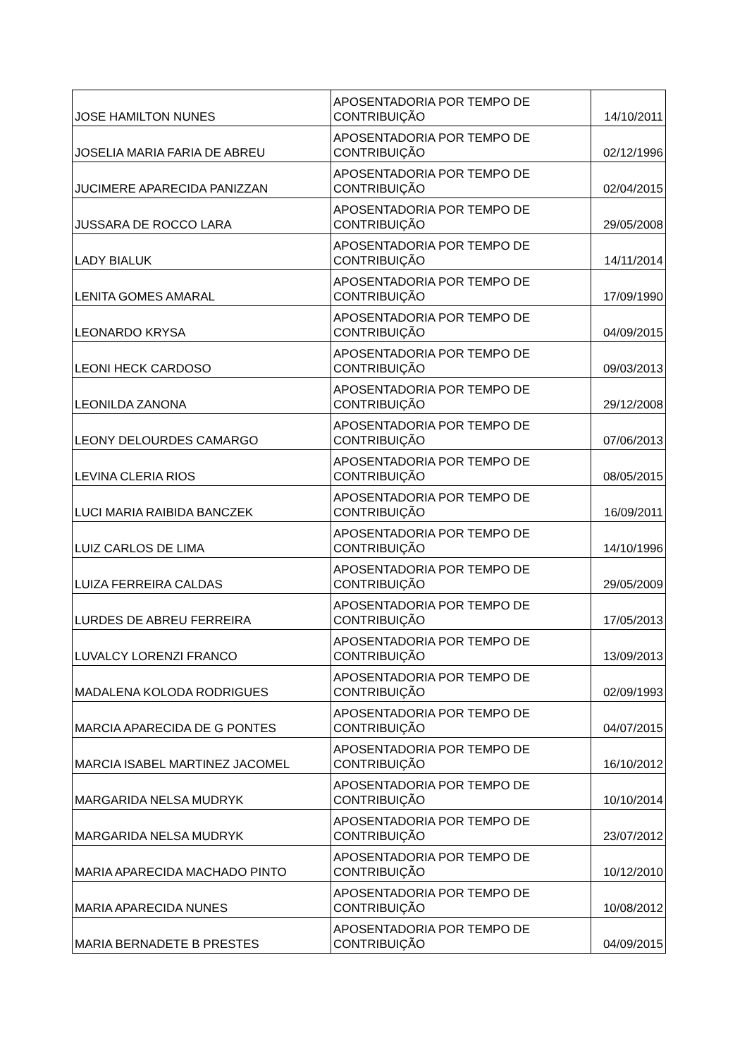| JOSE HAMILTON NUNES | APOSENTADORIA POR TEMPO DE CONTRIBUIÇÃO | 14/10/2011 |
| JOSELIA MARIA FARIA DE ABREU | APOSENTADORIA POR TEMPO DE CONTRIBUIÇÃO | 02/12/1996 |
| JUCIMERE APARECIDA PANIZZAN | APOSENTADORIA POR TEMPO DE CONTRIBUIÇÃO | 02/04/2015 |
| JUSSARA DE ROCCO LARA | APOSENTADORIA POR TEMPO DE CONTRIBUIÇÃO | 29/05/2008 |
| LADY BIALUK | APOSENTADORIA POR TEMPO DE CONTRIBUIÇÃO | 14/11/2014 |
| LENITA GOMES AMARAL | APOSENTADORIA POR TEMPO DE CONTRIBUIÇÃO | 17/09/1990 |
| LEONARDO KRYSA | APOSENTADORIA POR TEMPO DE CONTRIBUIÇÃO | 04/09/2015 |
| LEONI HECK CARDOSO | APOSENTADORIA POR TEMPO DE CONTRIBUIÇÃO | 09/03/2013 |
| LEONILDA ZANONA | APOSENTADORIA POR TEMPO DE CONTRIBUIÇÃO | 29/12/2008 |
| LEONY DELOURDES CAMARGO | APOSENTADORIA POR TEMPO DE CONTRIBUIÇÃO | 07/06/2013 |
| LEVINA CLERIA RIOS | APOSENTADORIA POR TEMPO DE CONTRIBUIÇÃO | 08/05/2015 |
| LUCI MARIA RAIBIDA BANCZEK | APOSENTADORIA POR TEMPO DE CONTRIBUIÇÃO | 16/09/2011 |
| LUIZ CARLOS DE LIMA | APOSENTADORIA POR TEMPO DE CONTRIBUIÇÃO | 14/10/1996 |
| LUIZA FERREIRA CALDAS | APOSENTADORIA POR TEMPO DE CONTRIBUIÇÃO | 29/05/2009 |
| LURDES DE ABREU FERREIRA | APOSENTADORIA POR TEMPO DE CONTRIBUIÇÃO | 17/05/2013 |
| LUVALCY LORENZI FRANCO | APOSENTADORIA POR TEMPO DE CONTRIBUIÇÃO | 13/09/2013 |
| MADALENA KOLODA RODRIGUES | APOSENTADORIA POR TEMPO DE CONTRIBUIÇÃO | 02/09/1993 |
| MARCIA APARECIDA DE G PONTES | APOSENTADORIA POR TEMPO DE CONTRIBUIÇÃO | 04/07/2015 |
| MARCIA ISABEL MARTINEZ JACOMEL | APOSENTADORIA POR TEMPO DE CONTRIBUIÇÃO | 16/10/2012 |
| MARGARIDA NELSA MUDRYK | APOSENTADORIA POR TEMPO DE CONTRIBUIÇÃO | 10/10/2014 |
| MARGARIDA NELSA MUDRYK | APOSENTADORIA POR TEMPO DE CONTRIBUIÇÃO | 23/07/2012 |
| MARIA APARECIDA MACHADO PINTO | APOSENTADORIA POR TEMPO DE CONTRIBUIÇÃO | 10/12/2010 |
| MARIA APARECIDA NUNES | APOSENTADORIA POR TEMPO DE CONTRIBUIÇÃO | 10/08/2012 |
| MARIA BERNADETE B PRESTES | APOSENTADORIA POR TEMPO DE CONTRIBUIÇÃO | 04/09/2015 |